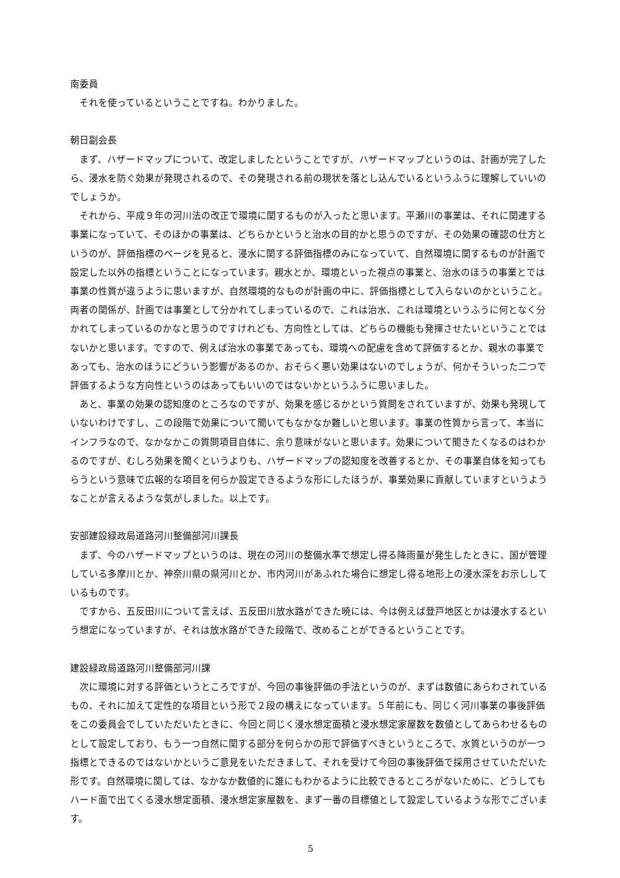南委員
それを使っているということですね。わかりました。
朝日副会長
まず、ハザードマップについて、改定しましたということですが、ハザードマップというのは、計画が完了したら、浸水を防ぐ効果が発現されるので、その発現される前の現状を落とし込んでいるというふうに理解していいのでしょうか。
それから、平成９年の河川法の改正で環境に関するものが入ったと思います。平瀬川の事業は、それに関連する事業になっていて、そのほかの事業は、どちらかというと治水の目的かと思うのですが、その効果の確認の仕方というのが、評価指標のページを見ると、浸水に関する評価指標のみになっていて、自然環境に関するものが計画で設定した以外の指標ということになっています。親水とか、環境といった視点の事業と、治水のほうの事業とでは事業の性質が違うように思いますが、自然環境的なものが計画の中に、評価指標として入らないのかということ。両者の関係が、計画では事業として分かれてしまっているので、これは治水、これは環境というふうに何となく分かれてしまっているのかなと思うのですけれども、方向性としては、どちらの機能も発揮させたいということではないかと思います。ですので、例えば治水の事業であっても、環境への配慮を含めて評価するとか、親水の事業であっても、治水のほうにどういう影響があるのか、おそらく悪い効果はないのでしょうが、何かそういった二つで評価するような方向性というのはあってもいいのではないかというふうに思いました。
あと、事業の効果の認知度のところなのですが、効果を感じるかという質問をされていますが、効果も発現していないわけですし、この段階で効果について聞いてもなかなか難しいと思います。事業の性質から言って、本当にインフラなので、なかなかこの質問項目自体に、余り意味がないと思います。効果について聞きたくなるのはわかるのですが、むしろ効果を聞くというよりも、ハザードマップの認知度を改善するとか、その事業自体を知ってもらうという意味で広報的な項目を何らか設定できるような形にしたほうが、事業効果に貢献していますというようなことが言えるような気がしました。以上です。
安部建設緑政局道路河川整備部河川課長
まず、今のハザードマップというのは、現在の河川の整備水準で想定し得る降雨量が発生したときに、国が管理している多摩川とか、神奈川県の県河川とか、市内河川があふれた場合に想定し得る地形上の浸水深をお示ししているものです。
ですから、五反田川について言えば、五反田川放水路ができた暁には、今は例えば登戸地区とかは浸水するという想定になっていますが、それは放水路ができた段階で、改めることができるということです。
建設緑政局道路河川整備部河川課
次に環境に対する評価というところですが、今回の事後評価の手法というのが、まずは数値にあらわされているもの、それに加えて定性的な項目という形で２段の構えになっています。５年前にも、同じく河川事業の事後評価をこの委員会でしていただいたときに、今回と同じく浸水想定面積と浸水想定家屋数を数値としてあらわせるものとして設定しており、もう一つ自然に関する部分を何らかの形で評価すべきというところで、水質というのが一つ指標とできるのではないかというご意見をいただきまして、それを受けて今回の事後評価で採用させていただいた形です。自然環境に関しては、なかなか数値的に誰にもわかるように比較できるところがないために、どうしてもハード面で出てくる浸水想定面積、浸水想定家屋数を、まず一番の目標値として設定しているような形でございます。
5